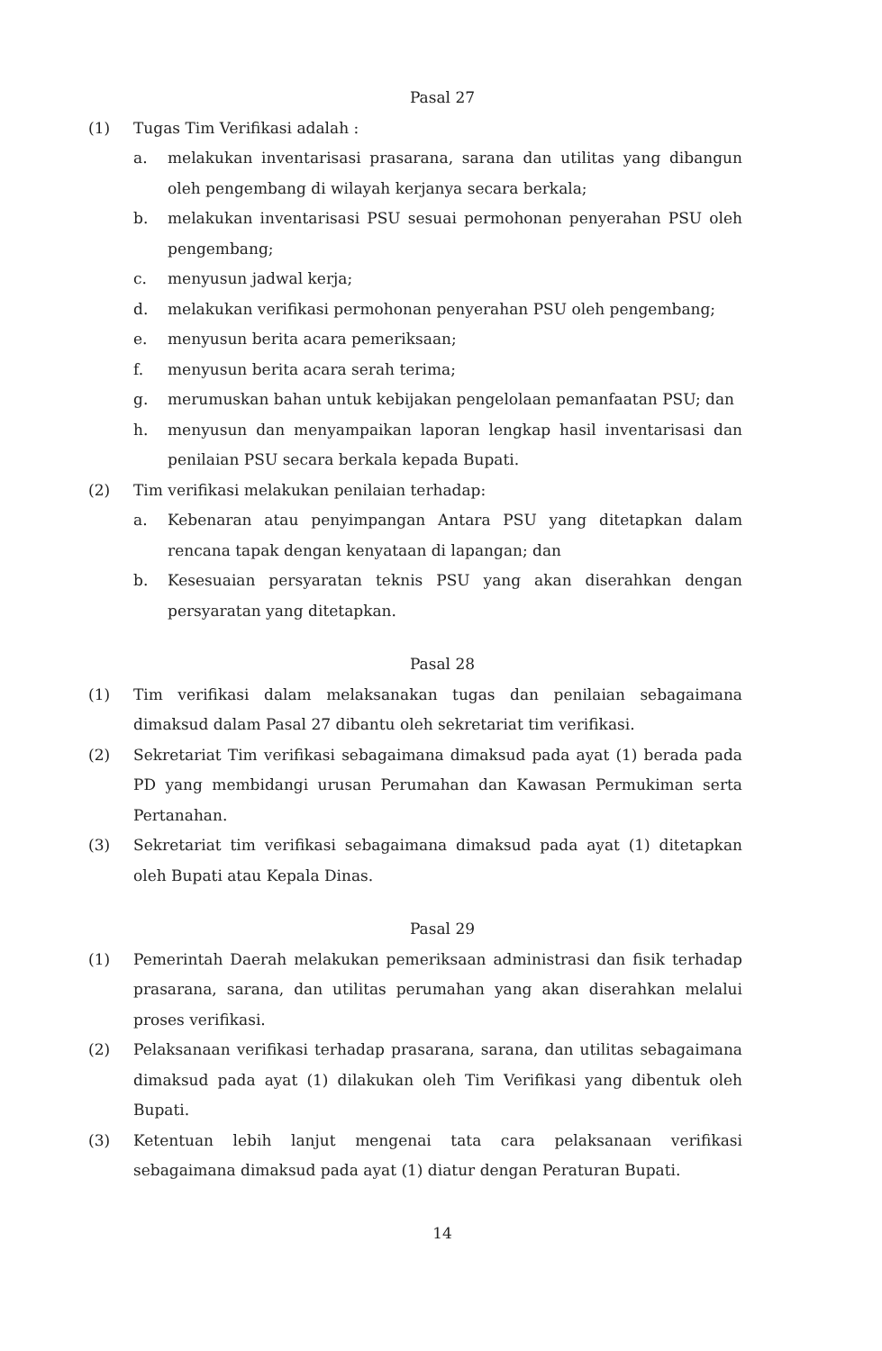Pasal 27
(1) Tugas Tim Verifikasi adalah :
a. melakukan inventarisasi prasarana, sarana dan utilitas yang dibangun oleh pengembang di wilayah kerjanya secara berkala;
b. melakukan inventarisasi PSU sesuai permohonan penyerahan PSU oleh pengembang;
c. menyusun jadwal kerja;
d. melakukan verifikasi permohonan penyerahan PSU oleh pengembang;
e. menyusun berita acara pemeriksaan;
f. menyusun berita acara serah terima;
g. merumuskan bahan untuk kebijakan pengelolaan pemanfaatan PSU; dan
h. menyusun dan menyampaikan laporan lengkap hasil inventarisasi dan penilaian PSU secara berkala kepada Bupati.
(2) Tim verifikasi melakukan penilaian terhadap:
a. Kebenaran atau penyimpangan Antara PSU yang ditetapkan dalam rencana tapak dengan kenyataan di lapangan; dan
b. Kesesuaian persyaratan teknis PSU yang akan diserahkan dengan persyaratan yang ditetapkan.
Pasal 28
(1) Tim verifikasi dalam melaksanakan tugas dan penilaian sebagaimana dimaksud dalam Pasal 27 dibantu oleh sekretariat tim verifikasi.
(2) Sekretariat Tim verifikasi sebagaimana dimaksud pada ayat (1) berada pada PD yang membidangi urusan Perumahan dan Kawasan Permukiman serta Pertanahan.
(3) Sekretariat tim verifikasi sebagaimana dimaksud pada ayat (1) ditetapkan oleh Bupati atau Kepala Dinas.
Pasal 29
(1) Pemerintah Daerah melakukan pemeriksaan administrasi dan fisik terhadap prasarana, sarana, dan utilitas perumahan yang akan diserahkan melalui proses verifikasi.
(2) Pelaksanaan verifikasi terhadap prasarana, sarana, dan utilitas sebagaimana dimaksud pada ayat (1) dilakukan oleh Tim Verifikasi yang dibentuk oleh Bupati.
(3) Ketentuan lebih lanjut mengenai tata cara pelaksanaan verifikasi sebagaimana dimaksud pada ayat (1) diatur dengan Peraturan Bupati.
14